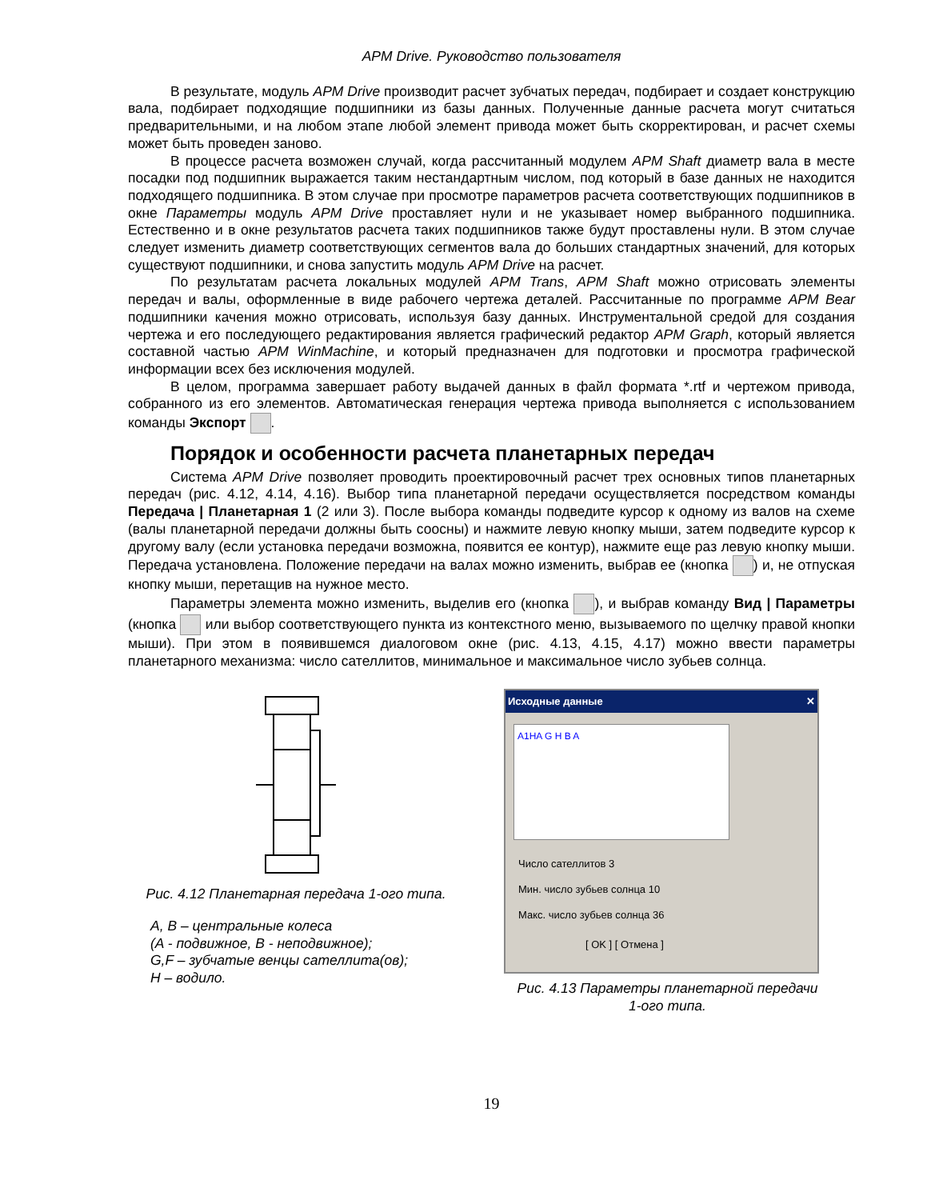APM Drive. Руководство пользователя
В результате, модуль APM Drive производит расчет зубчатых передач, подбирает и создает конструкцию вала, подбирает подходящие подшипники из базы данных. Полученные данные расчета могут считаться предварительными, и на любом этапе любой элемент привода может быть скорректирован, и расчет схемы может быть проведен заново.
В процессе расчета возможен случай, когда рассчитанный модулем APM Shaft диаметр вала в месте посадки под подшипник выражается таким нестандартным числом, под который в базе данных не находится подходящего подшипника. В этом случае при просмотре параметров расчета соответствующих подшипников в окне Параметры модуль APM Drive проставляет нули и не указывает номер выбранного подшипника. Естественно и в окне результатов расчета таких подшипников также будут проставлены нули. В этом случае следует изменить диаметр соответствующих сегментов вала до больших стандартных значений, для которых существуют подшипники, и снова запустить модуль APM Drive на расчет.
По результатам расчета локальных модулей APM Trans, APM Shaft можно отрисовать элементы передач и валы, оформленные в виде рабочего чертежа деталей. Рассчитанные по программе APM Bear подшипники качения можно отрисовать, используя базу данных. Инструментальной средой для создания чертежа и его последующего редактирования является графический редактор APM Graph, который является составной частью APM WinMachine, и который предназначен для подготовки и просмотра графической информации всех без исключения модулей.
В целом, программа завершает работу выдачей данных в файл формата *.rtf и чертежом привода, собранного из его элементов. Автоматическая генерация чертежа привода выполняется с использованием команды Экспорт .
Порядок и особенности расчета планетарных передач
Система APM Drive позволяет проводить проектировочный расчет трех основных типов планетарных передач (рис. 4.12, 4.14, 4.16). Выбор типа планетарной передачи осуществляется посредством команды Передача | Планетарная 1 (2 или 3). После выбора команды подведите курсор к одному из валов на схеме (валы планетарной передачи должны быть соосны) и нажмите левую кнопку мыши, затем подведите курсор к другому валу (если установка передачи возможна, появится ее контур), нажмите еще раз левую кнопку мыши. Передача установлена. Положение передачи на валах можно изменить, выбрав ее (кнопка ) и, не отпуская кнопку мыши, перетащив на нужное место.
Параметры элемента можно изменить, выделив его (кнопка ), и выбрав команду Вид | Параметры (кнопка или выбор соответствующего пункта из контекстного меню, вызываемого по щелчку правой кнопки мыши). При этом в появившемся диалоговом окне (рис. 4.13, 4.15, 4.17) можно ввести параметры планетарного механизма: число сателлитов, минимальное и максимальное число зубьев солнца.
Рис. 4.12 Планетарная передача 1-ого типа.
A, B – центральные колеса
(A - подвижное, B - неподвижное);
G,F – зубчатые венцы сателлита(ов);
H – водило.
Исходные данные ✕
A1HA G H B A
Число сателлитов 3
Мин. число зубьев солнца 10
Макс. число зубьев солнца 36
[ OK ] [ Отмена ]
Рис. 4.13 Параметры планетарной передачи
1-ого типа.
19